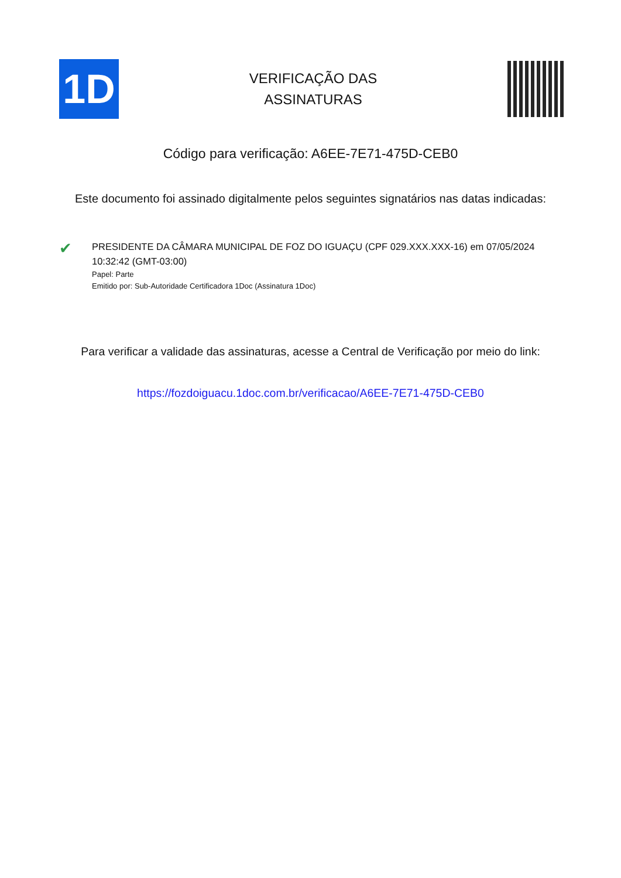1D
VERIFICAÇÃO DAS
ASSINATURAS
Código para verificação: A6EE-7E71-475D-CEB0
Este documento foi assinado digitalmente pelos seguintes signatários nas datas indicadas:
✔
PRESIDENTE DA CÂMARA MUNICIPAL DE FOZ DO IGUAÇU (CPF 029.XXX.XXX-16) em 07/05/2024 10:32:42 (GMT-03:00)
Papel: Parte
Emitido por: Sub-Autoridade Certificadora 1Doc (Assinatura 1Doc)
Para verificar a validade das assinaturas, acesse a Central de Verificação por meio do link:
https://fozdoiguacu.1doc.com.br/verificacao/A6EE-7E71-475D-CEB0